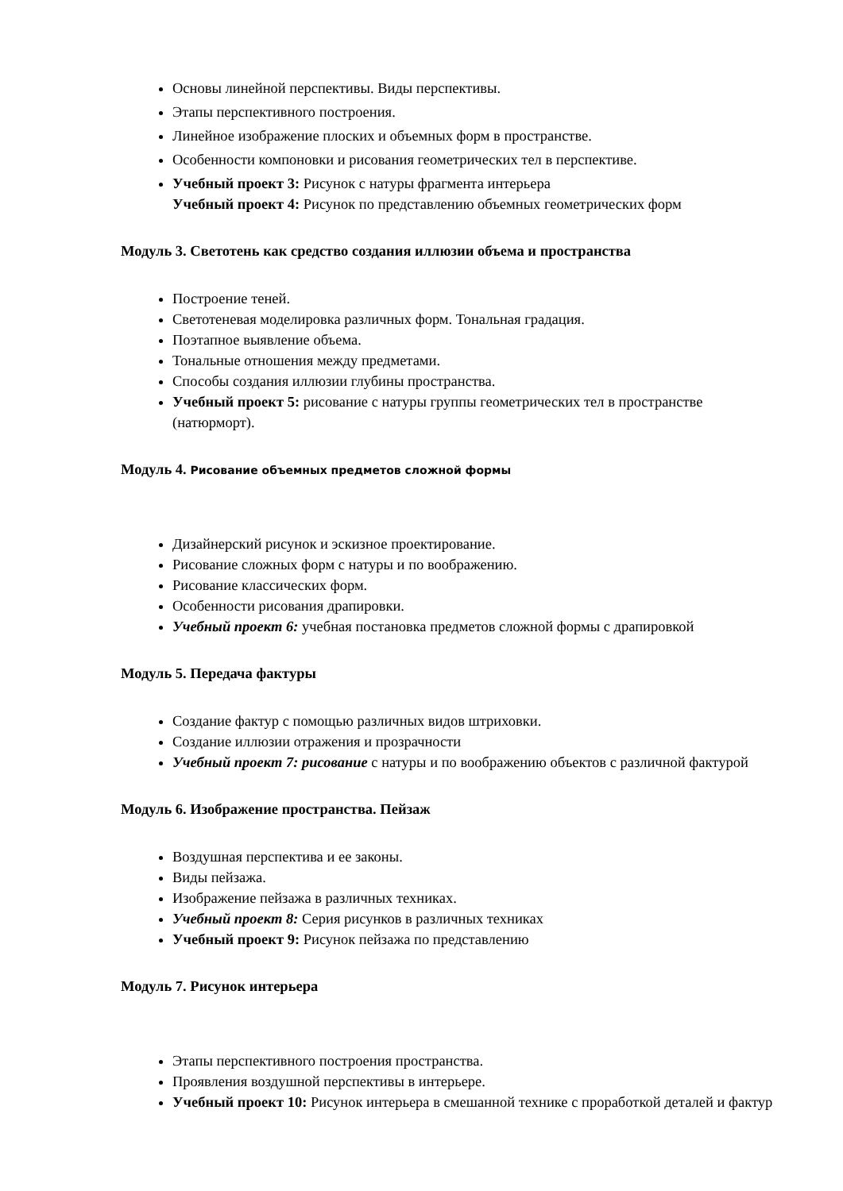Основы линейной перспективы. Виды перспективы.
Этапы перспективного построения.
Линейное изображение плоских и объемных форм в пространстве.
Особенности компоновки и рисования геометрических тел в перспективе.
Учебный проект 3: Рисунок с натуры фрагмента интерьера
Учебный проект 4: Рисунок по представлению объемных геометрических форм
Модуль 3. Светотень как средство создания иллюзии объема и пространства
Построение теней.
Светотеневая моделировка различных форм. Тональная градация.
Поэтапное выявление объема.
Тональные отношения между предметами.
Способы создания иллюзии глубины пространства.
Учебный проект 5: рисование с натуры группы геометрических тел в пространстве (натюрморт).
Модуль 4. Рисование объемных предметов сложной формы
Дизайнерский рисунок и эскизное проектирование.
Рисование сложных форм с натуры и по воображению.
Рисование классических форм.
Особенности рисования драпировки.
Учебный проект 6: учебная постановка предметов сложной формы с драпировкой
Модуль 5. Передача фактуры
Создание фактур с помощью различных видов штриховки.
Создание иллюзии отражения и прозрачности
Учебный проект 7: рисование с натуры и по воображению объектов с различной фактурой
Модуль 6. Изображение пространства. Пейзаж
Воздушная перспектива и ее законы.
Виды пейзажа.
Изображение пейзажа в различных техниках.
Учебный проект 8: Серия рисунков в различных техниках
Учебный проект 9: Рисунок пейзажа по представлению
Модуль 7. Рисунок интерьера
Этапы перспективного построения пространства.
Проявления воздушной перспективы в интерьере.
Учебный проект 10: Рисунок интерьера в смешанной технике с проработкой деталей и фактур